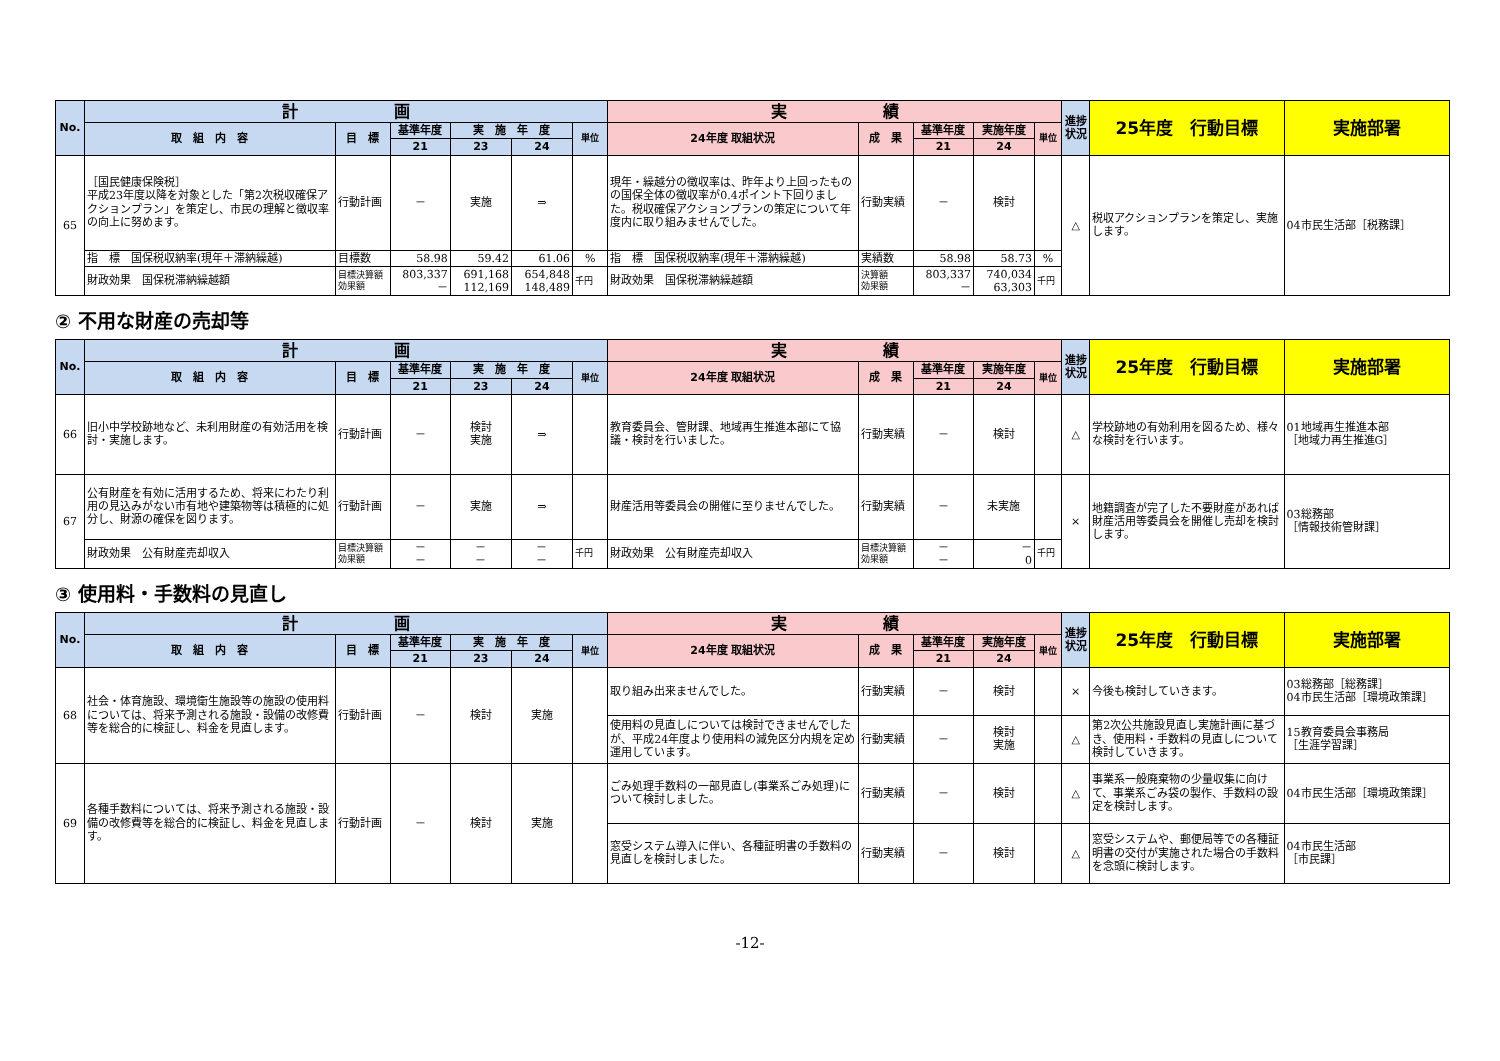| No. | 計 画 | | | | | | 実 績 | | | | | 進捗状況 | 25年度 行動目標 | 実施部署 |
| --- | --- | --- | --- | --- | --- | --- | --- | --- | --- | --- | --- | --- | --- | --- |
| | 取 組 内 容 | 目 標 | 基準年度 | 実 施 年 度 | | 単位 | 24年度 取組状況 | 成 果 | 基準年度 | 実施年度 | 単位 | | | |
| | | | 21 | 23 | 24 | | | | 21 | 24 | | | | |
| 65 | ［国民健康保険税］ 平成23年度以降を対象とした「第2次税収確保アクションプラン」を策定し、市民の理解と徴収率の向上に努めます。 | 行動計画 | － | 実施 | ⇒ | | 現年・繰越分の徴収率は、昨年より上回ったものの国保全体の徴収率が0.4ポイント下回りました。税収確保アクションプランの策定について年度内に取り組みませんでした。 | 行動実績 | － | 検討 | | △ | 税収アクションプランを策定し、実施します。 | 04市民生活部［税務課］ |
| | 指 標 国保税収納率(現年＋滞納繰越) | 目標数 | 58.98 | 59.42 | 61.06 | % | 指 標 国保税収納率(現年＋滞納繰越) | 実績数 | 58.98 | 58.73 | % | | | |
| | 財政効果 国保税滞納繰越額 | 目標決算額 効果額 | 803,337 － | 691,168 112,169 | 654,848 148,489 | 千円 | 財政効果 国保税滞納繰越額 | 決算額 効果額 | 803,337 － | 740,034 63,303 | 千円 | | | |
② 不用な財産の売却等
| No. | 計 画 | | | | | | 実 績 | | | | | 進捗状況 | 25年度 行動目標 | 実施部署 |
| --- | --- | --- | --- | --- | --- | --- | --- | --- | --- | --- | --- | --- | --- | --- |
| | 取 組 内 容 | 目 標 | 基準年度 | 実 施 年 度 | | 単位 | 24年度 取組状況 | 成 果 | 基準年度 | 実施年度 | 単位 | | | |
| | | | 21 | 23 | 24 | | | | 21 | 24 | | | | |
| 66 | 旧小中学校跡地など、未利用財産の有効活用を検討・実施します。 | 行動計画 | － | 検討 実施 | ⇒ | | 教育委員会、管財課、地域再生推進本部にて協議・検討を行いました。 | 行動実績 | － | 検討 | | △ | 学校跡地の有効利用を図るため、様々な検討を行います。 | 01地域再生推進本部 ［地域力再生推進G］ |
| 67 | 公有財産を有効に活用するため、将来にわたり利用の見込みがない市有地や建築物等は積極的に処分し、財源の確保を図ります。 | 行動計画 | － | 実施 | ⇒ | | 財産活用等委員会の開催に至りませんでした。 | 行動実績 | － | 未実施 | | × | 地籍調査が完了した不要財産があれば財産活用等委員会を開催し売却を検討します。 | 03総務部 ［情報技術管財課］ |
| | 財政効果 公有財産売却収入 | 目標決算額 効果額 | － － | － － | － － | 千円 | 財政効果 公有財産売却収入 | 目標決算額 効果額 | － － | － 0 | 千円 | | | |
③ 使用料・手数料の見直し
| No. | 計 画 | | | | | | 実 績 | | | | | 進捗状況 | 25年度 行動目標 | 実施部署 |
| --- | --- | --- | --- | --- | --- | --- | --- | --- | --- | --- | --- | --- | --- | --- |
| | 取 組 内 容 | 目 標 | 基準年度 | 実 施 年 度 | | 単位 | 24年度 取組状況 | 成 果 | 基準年度 | 実施年度 | 単位 | | | |
| | | | 21 | 23 | 24 | | | | 21 | 24 | | | | |
| 68 | 社会・体育施設、環境衛生施設等の施設の使用料については、将来予測される施設・設備の改修費等を総合的に検証し、料金を見直します。 | 行動計画 | － | 検討 | 実施 | | 取り組み出来ませんでした。 | 行動実績 | － | 検討 | | × | 今後も検討していきます。 | 03総務部［総務課］ 04市民生活部［環境政策課］ |
| | | | | | | | 使用料の見直しについては検討できませんでしたが、平成24年度より使用料の減免区分内規を定め運用しています。 | 行動実績 | － | 検討 実施 | | △ | 第2次公共施設見直し実施計画に基づき、使用料・手数料の見直しについて検討していきます。 | 15教育委員会事務局 ［生涯学習課］ |
| 69 | 各種手数料については、将来予測される施設・設備の改修費等を総合的に検証し、料金を見直します。 | 行動計画 | － | 検討 | 実施 | | ごみ処理手数料の一部見直し(事業系ごみ処理)について検討しました。 | 行動実績 | － | 検討 | | △ | 事業系一般廃棄物の少量収集に向けて、事業系ごみ袋の製作、手数料の設定を検討します。 | 04市民生活部［環境政策課］ |
| | | | | | | | 窓受システム導入に伴い、各種証明書の手数料の見直しを検討しました。 | 行動実績 | － | 検討 | | △ | 窓受システムや、郵便局等での各種証明書の交付が実施された場合の手数料を念頭に検討します。 | 04市民生活部 ［市民課］ |
-12-